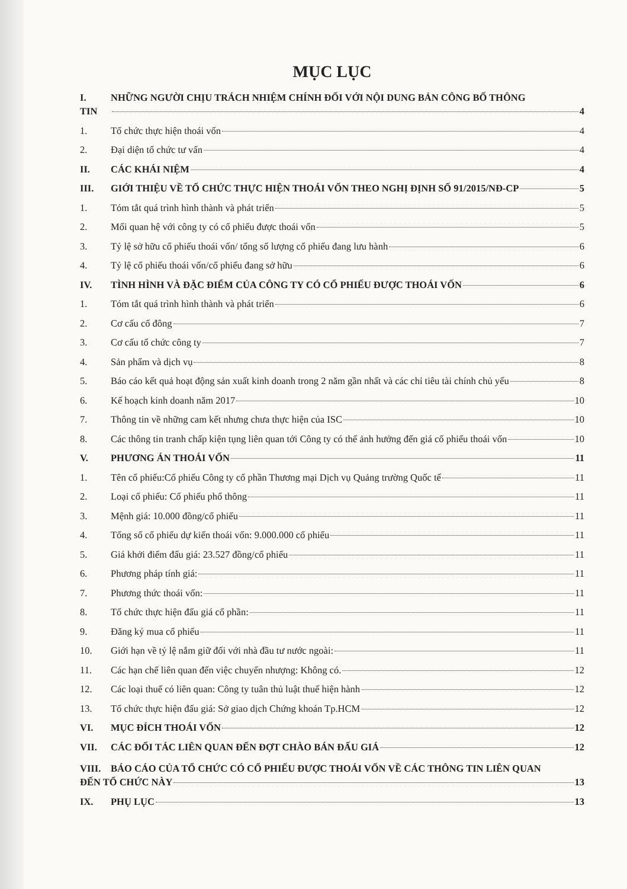MỤC LỤC
I. NHỮNG NGƯỜI CHỊU TRÁCH NHIỆM CHÍNH ĐỐI VỚI NỘI DUNG BẢN CÔNG BỐ THÔNG
TIN 4
1. Tổ chức thực hiện thoái vốn 4
2. Đại diện tổ chức tư vấn 4
II. CÁC KHÁI NIỆM 4
III. GIỚI THIỆU VỀ TỔ CHỨC THỰC HIỆN THOÁI VỐN THEO NGHỊ ĐỊNH SỐ 91/2015/NĐ-CP 5
1. Tóm tắt quá trình hình thành và phát triển 5
2. Mối quan hệ với công ty có cổ phiếu được thoái vốn 5
3. Tỷ lệ sở hữu cổ phiếu thoái vốn/ tổng số lượng cổ phiếu đang lưu hành 6
4. Tỷ lệ cổ phiếu thoái vốn/cổ phiếu đang sở hữu 6
IV. TÌNH HÌNH VÀ ĐẶC ĐIỂM CỦA CÔNG TY CÓ CỔ PHIẾU ĐƯỢC THOÁI VỐN 6
1. Tóm tắt quá trình hình thành và phát triển 6
2. Cơ cấu cổ đông 7
3. Cơ cấu tổ chức công ty 7
4. Sản phẩm và dịch vụ 8
5. Báo cáo kết quả hoạt động sản xuất kinh doanh trong 2 năm gần nhất và các chỉ tiêu tài chính chủ yếu 8
6. Kế hoạch kinh doanh năm 2017 10
7. Thông tin về những cam kết nhưng chưa thực hiện của ISC 10
8. Các thông tin tranh chấp kiện tụng liên quan tới Công ty có thể ảnh hưởng đến giá cổ phiếu thoái vốn 10
V. PHƯƠNG ÁN THOÁI VỐN 11
1. Tên cổ phiếu:Cổ phiếu Công ty cổ phần Thương mại Dịch vụ Quảng trường Quốc tế 11
2. Loại cổ phiếu: Cổ phiếu phổ thông 11
3. Mệnh giá: 10.000 đồng/cổ phiếu 11
4. Tổng số cổ phiếu dự kiến thoái vốn: 9.000.000 cổ phiếu 11
5. Giá khởi điểm đấu giá: 23.527 đồng/cổ phiếu 11
6. Phương pháp tính giá: 11
7. Phương thức thoái vốn: 11
8. Tổ chức thực hiện đấu giá cổ phần: 11
9. Đăng ký mua cổ phiếu 11
10. Giới hạn về tỷ lệ nắm giữ đối với nhà đầu tư nước ngoài: 11
11. Các hạn chế liên quan đến việc chuyển nhượng: Không có. 12
12. Các loại thuế có liên quan: Công ty tuân thủ luật thuế hiện hành 12
13. Tổ chức thực hiện đấu giá: Sở giao dịch Chứng khoán Tp.HCM 12
VI. MỤC ĐÍCH THOÁI VỐN 12
VII. CÁC ĐỐI TÁC LIÊN QUAN ĐẾN ĐỢT CHÀO BÁN ĐẤU GIÁ 12
VIII. BÁO CÁO CỦA TỔ CHỨC CÓ CỔ PHIẾU ĐƯỢC THOÁI VỐN VỀ CÁC THÔNG TIN LIÊN QUAN
ĐẾN TỔ CHỨC NÀY 13
IX. PHỤ LỤC 13